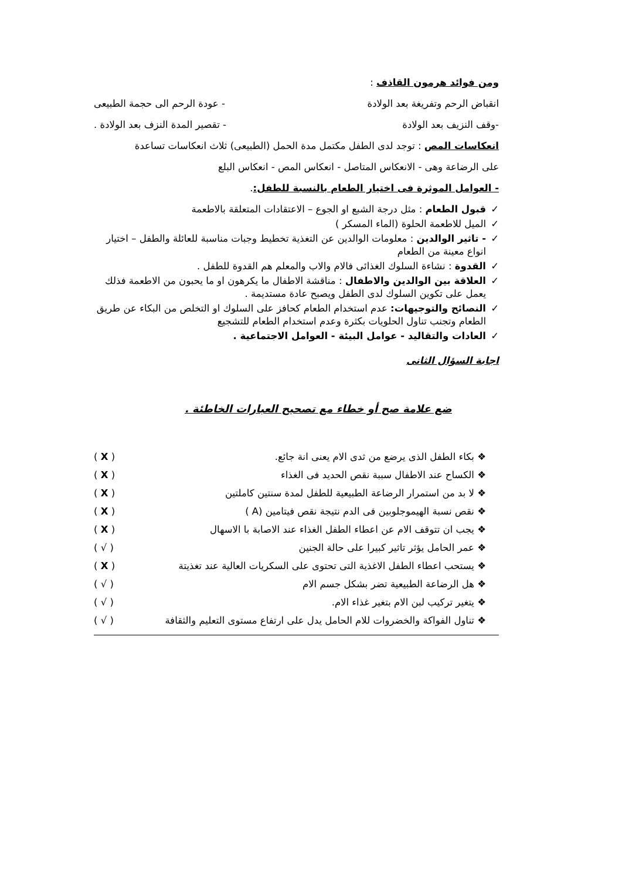ومن فوائد هرمون القاذف :
انقباض الرحم وتفريغة بعد الولادة - عودة الرحم الى حجمة الطبيعى
-وقف النزيف بعد الولادة - تقصير المدة النزف بعد الولادة .
انعكاسات المص : توجد لدى الطفل مكتمل مدة الحمل (الطبيعى) ثلاث انعكاسات تساعدة
على الرضاعة وهى - الانعكاس المتاصل - انعكاس المص - انعكاس البلع
- العوامل الموثرة فى اختيار الطعام بالنسبة للطفل:.
✓ قبول الطعام : مثل درجة الشبع او الجوع – الاعتقادات المتعلقة بالاطعمة
✓ الميل للاطعمة الحلوة (الماء المسكر )
✓ - تاثير الوالدين : معلومات الوالدين عن التغذية تخطيط وجبات مناسبة للعائلة والطفل – اختيار انواع معينة من الطعام
✓ القدوة : نشاءة السلوك الغذائى فالام والاب والمعلم هم القدوة للطفل .
✓ العلاقة بين الوالدين والاطفال : مناقشة الاطفال ما يكرهون او ما يحبون من الاطعمة فذلك يعمل على تكوين السلوك لدى الطفل ويصبح عادة مستديمة .
✓ النصائح والتوجيهات: عدم استخدام الطعام كحافز على السلوك او التخلص من البكاء عن طريق الطعام وتجنب تناول الحلويات بكثرة وعدم استخدام الطعام للتشجيع
✓ العادات والتقاليد - عوامل البيئة - العوامل الاجتماعية .
اجابة السؤال الثانى
ضع علامة صح أو خطاء مع تصحيح العبارات الخاطئة .
❖ بكاء الطفل الذى يرضع من ثدى الام يعنى انة جائع. ( X )
❖ الكساح عند الاطفال سببة نقص الحديد فى الغذاء ( X )
❖ لا بد من استمرار الرضاعة الطبيعية للطفل لمدة سنتين كاملتين ( X )
❖ نقص نسبة الهيموجلوبين فى الدم نتيجة نقص فيتامين (A ) ( X )
❖ يجب ان تتوقف الام عن اعطاء الطفل الغذاء عند الاصابة با الاسهال ( X )
❖ عمر الحامل يؤثر تاثير كبيرا على حالة الجنين ( √ )
❖ يستحب اعطاء الطفل الاغذية التى تحتوى على السكريات العالية عند تغذيتة ( X )
❖ هل الرضاعة الطبيعية تضر بشكل جسم الام ( √ )
❖ يتغير تركيب لبن الام بتغير غذاء الام. ( √ )
❖ تناول الفواكة والخضروات للام الحامل يدل على ارتفاع مستوى التعليم والثقافة ( √ )